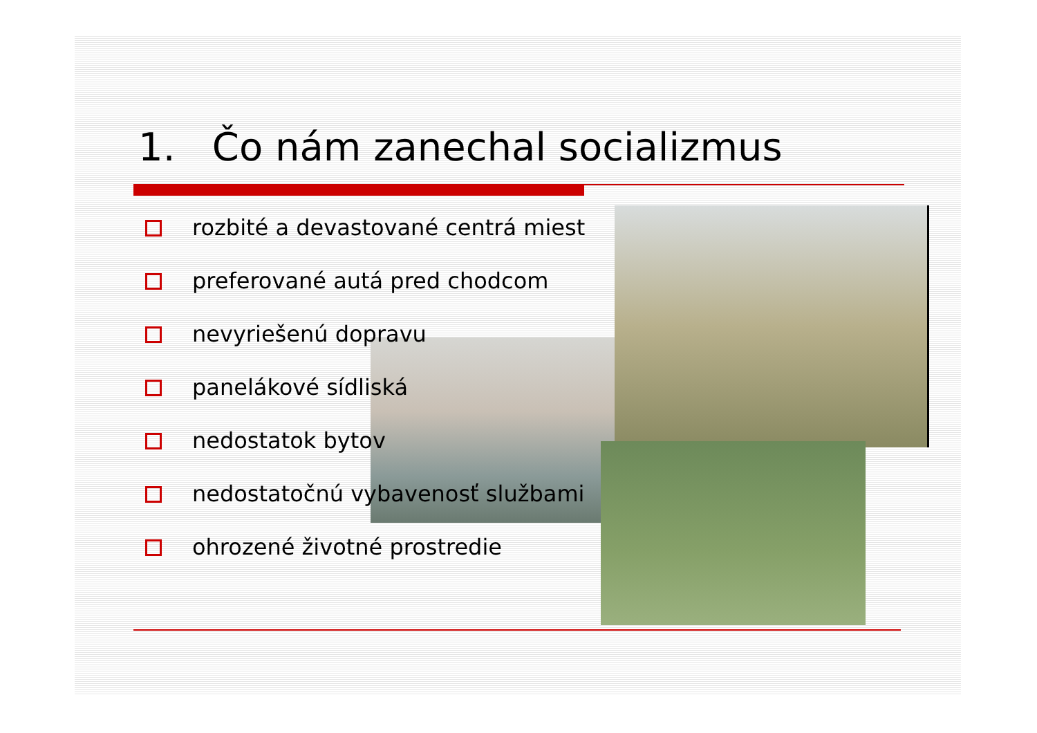1. Čo nám zanechal socializmus
rozbité a devastované centrá miest
preferované autá pred chodcom
nevyriešenú dopravu
panelákové sídliská
nedostatok bytov
nedostatočnú vybavenosť službami
ohrozené životné prostredie